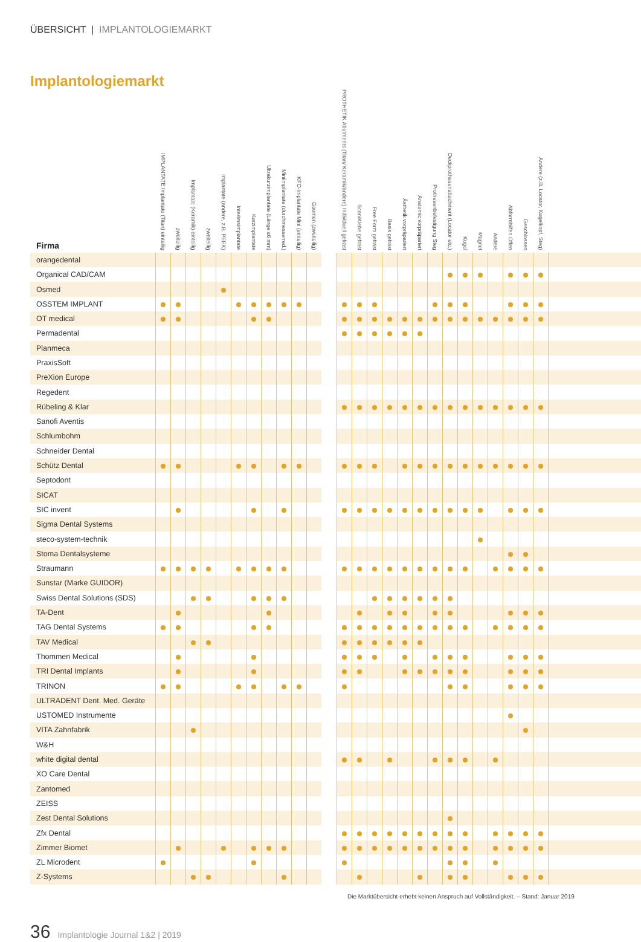ÜBERSICHT | IMPLANTOLOGIEMARKT
Implantologiemarkt
| Firma | IMPLANTATE Implantate (Titan) einteilig | zweiteilig | Implantate (Keramik) einteilig | zweiteilig | Implantate (andere, z.B. PEEK) | Interimsimplantate | Kurzimplantate | Ultrakurzimplantate (Länge ≤6 mm) | Miniimplantate (durchmesserred.) | KFO-Implantate Mini (einteilig) | Gaumen (zweiteilig) | | PROTHETIK Abutments (Titan/ Keramik/andere) Individuell gefräst | Scan/Klebe gefräst | Free Form gefräst | Basis gefräst | Ästhetik vorpräpariert | Anatomic vorpräpariert | Prothesenbefestigung Steg | Deckprothesenattachment (Locator etc.) | Kugel | Magnet | Andere | Abformhilfen Offen | Geschlossen | Andere (z.B. Locator, Kugelkopf, Steg) | |
| --- | --- | --- | --- | --- | --- | --- | --- | --- | --- | --- | --- | --- | --- | --- | --- | --- | --- | --- | --- | --- | --- | --- | --- | --- | --- | --- | --- |
| orangedental | | | | | | | | | | | | | | | | | | | | | | | | | | | |
| Organical CAD/CAM | | | | | | | | | | | | | | | | | | | | | | | | | | | |
| Osmed | | | | | | | | | | | | | | | | | | | | | | | | | | | |
| OSSTEM IMPLANT | | | | | | | | | | | | | | | | | | | | | | | | | | | |
| OT medical | | | | | | | | | | | | | | | | | | | | | | | | | | | |
| Permadental | | | | | | | | | | | | | | | | | | | | | | | | | | | |
| Planmeca | | | | | | | | | | | | | | | | | | | | | | | | | | | |
| PraxisSoft | | | | | | | | | | | | | | | | | | | | | | | | | | | |
| PreXion Europe | | | | | | | | | | | | | | | | | | | | | | | | | | | |
| Regedent | | | | | | | | | | | | | | | | | | | | | | | | | | | |
| Rübeling & Klar | | | | | | | | | | | | | | | | | | | | | | | | | | | |
| Sanofi Aventis | | | | | | | | | | | | | | | | | | | | | | | | | | | |
| Schlumbohm | | | | | | | | | | | | | | | | | | | | | | | | | | | |
| Schneider Dental | | | | | | | | | | | | | | | | | | | | | | | | | | | |
| Schütz Dental | | | | | | | | | | | | | | | | | | | | | | | | | | | |
| Septodont | | | | | | | | | | | | | | | | | | | | | | | | | | | |
| SICAT | | | | | | | | | | | | | | | | | | | | | | | | | | | |
| SIC invent | | | | | | | | | | | | | | | | | | | | | | | | | | | |
| Sigma Dental Systems | | | | | | | | | | | | | | | | | | | | | | | | | | | |
| steco-system-technik | | | | | | | | | | | | | | | | | | | | | | | | | | | |
| Stoma Dentalsysteme | | | | | | | | | | | | | | | | | | | | | | | | | | | |
| Straumann | | | | | | | | | | | | | | | | | | | | | | | | | | | |
| Sunstar (Marke GUIDOR) | | | | | | | | | | | | | | | | | | | | | | | | | | | |
| Swiss Dental Solutions (SDS) | | | | | | | | | | | | | | | | | | | | | | | | | | | |
| TA-Dent | | | | | | | | | | | | | | | | | | | | | | | | | | | |
| TAG Dental Systems | | | | | | | | | | | | | | | | | | | | | | | | | | | |
| TAV Medical | | | | | | | | | | | | | | | | | | | | | | | | | | | |
| Thommen Medical | | | | | | | | | | | | | | | | | | | | | | | | | | | |
| TRI Dental Implants | | | | | | | | | | | | | | | | | | | | | | | | | | | |
| TRINON | | | | | | | | | | | | | | | | | | | | | | | | | | | |
| ULTRADENT Dent. Med. Geräte | | | | | | | | | | | | | | | | | | | | | | | | | | | |
| USTOMED Instrumente | | | | | | | | | | | | | | | | | | | | | | | | | | | |
| VITA Zahnfabrik | | | | | | | | | | | | | | | | | | | | | | | | | | | |
| W&H | | | | | | | | | | | | | | | | | | | | | | | | | | | |
| white digital dental | | | | | | | | | | | | | | | | | | | | | | | | | | | |
| XO Care Dental | | | | | | | | | | | | | | | | | | | | | | | | | | | |
| Zantomed | | | | | | | | | | | | | | | | | | | | | | | | | | | |
| ZEISS | | | | | | | | | | | | | | | | | | | | | | | | | | | |
| Zest Dental Solutions | | | | | | | | | | | | | | | | | | | | | | | | | | | |
| Zfx Dental | | | | | | | | | | | | | | | | | | | | | | | | | | | |
| Zimmer Biomet | | | | | | | | | | | | | | | | | | | | | | | | | | | |
| ZL Microdent | | | | | | | | | | | | | | | | | | | | | | | | | | | |
| Z-Systems | | | | | | | | | | | | | | | | | | | | | | | | | | | |
Die Marktübersicht erhebt keinen Anspruch auf Vollständigkeit. – Stand: Januar 2019
36 Implantologie Journal 1&2 | 2019